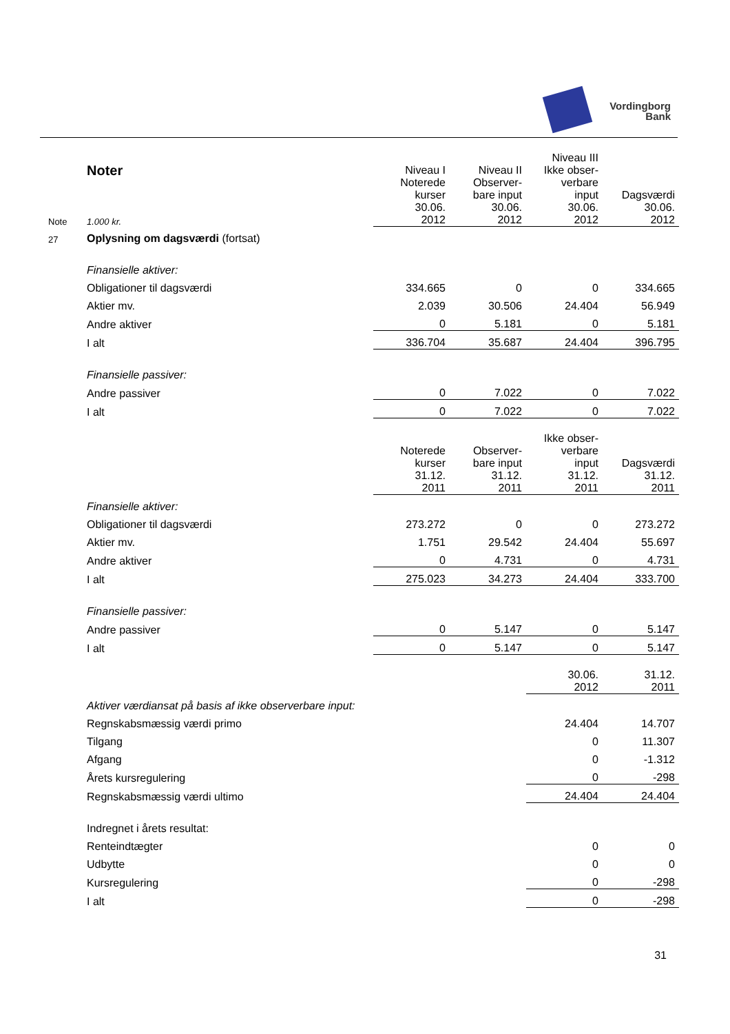Vordingborg
Bank
| | Noter | Niveau I Noterede kurser 30.06. 2012 | Niveau II Observer- bare input 30.06. 2012 | Niveau III Ikke obser- verbare input 30.06. 2012 | Dagsværdi 30.06. 2012 |
| Note | 1.000 kr. | | | | |
| 27 | Oplysning om dagsværdi (fortsat) | | | | |
| | Finansielle aktiver: | | | | |
| | Obligationer til dagsværdi | 334.665 | 0 | 0 | 334.665 |
| | Aktier mv. | 2.039 | 30.506 | 24.404 | 56.949 |
| | Andre aktiver | 0 | 5.181 | 0 | 5.181 |
| | I alt | 336.704 | 35.687 | 24.404 | 396.795 |
| | Finansielle passiver: | | | | |
| | Andre passiver | 0 | 7.022 | 0 | 7.022 |
| | I alt | 0 | 7.022 | 0 | 7.022 |
| | | Noterede kurser 31.12. 2011 | Observer- bare input 31.12. 2011 | Ikke obser- verbare input 31.12. 2011 | Dagsværdi 31.12. 2011 |
| | Finansielle aktiver: | | | | |
| | Obligationer til dagsværdi | 273.272 | 0 | 0 | 273.272 |
| | Aktier mv. | 1.751 | 29.542 | 24.404 | 55.697 |
| | Andre aktiver | 0 | 4.731 | 0 | 4.731 |
| | I alt | 275.023 | 34.273 | 24.404 | 333.700 |
| | Finansielle passiver: | | | | |
| | Andre passiver | 0 | 5.147 | 0 | 5.147 |
| | I alt | 0 | 5.147 | 0 | 5.147 |
| | | | | 30.06. 2012 | 31.12. 2011 |
| | Aktiver værdiansat på basis af ikke observerbare input: | | | | |
| | Regnskabsmæssig værdi primo | | | 24.404 | 14.707 |
| | Tilgang | | | 0 | 11.307 |
| | Afgang | | | 0 | -1.312 |
| | Årets kursregulering | | | 0 | -298 |
| | Regnskabsmæssig værdi ultimo | | | 24.404 | 24.404 |
| | Indregnet i årets resultat: | | | | |
| | Renteindtægter | | | 0 | 0 |
| | Udbytte | | | 0 | 0 |
| | Kursregulering | | | 0 | -298 |
| | I alt | | | 0 | -298 |
31